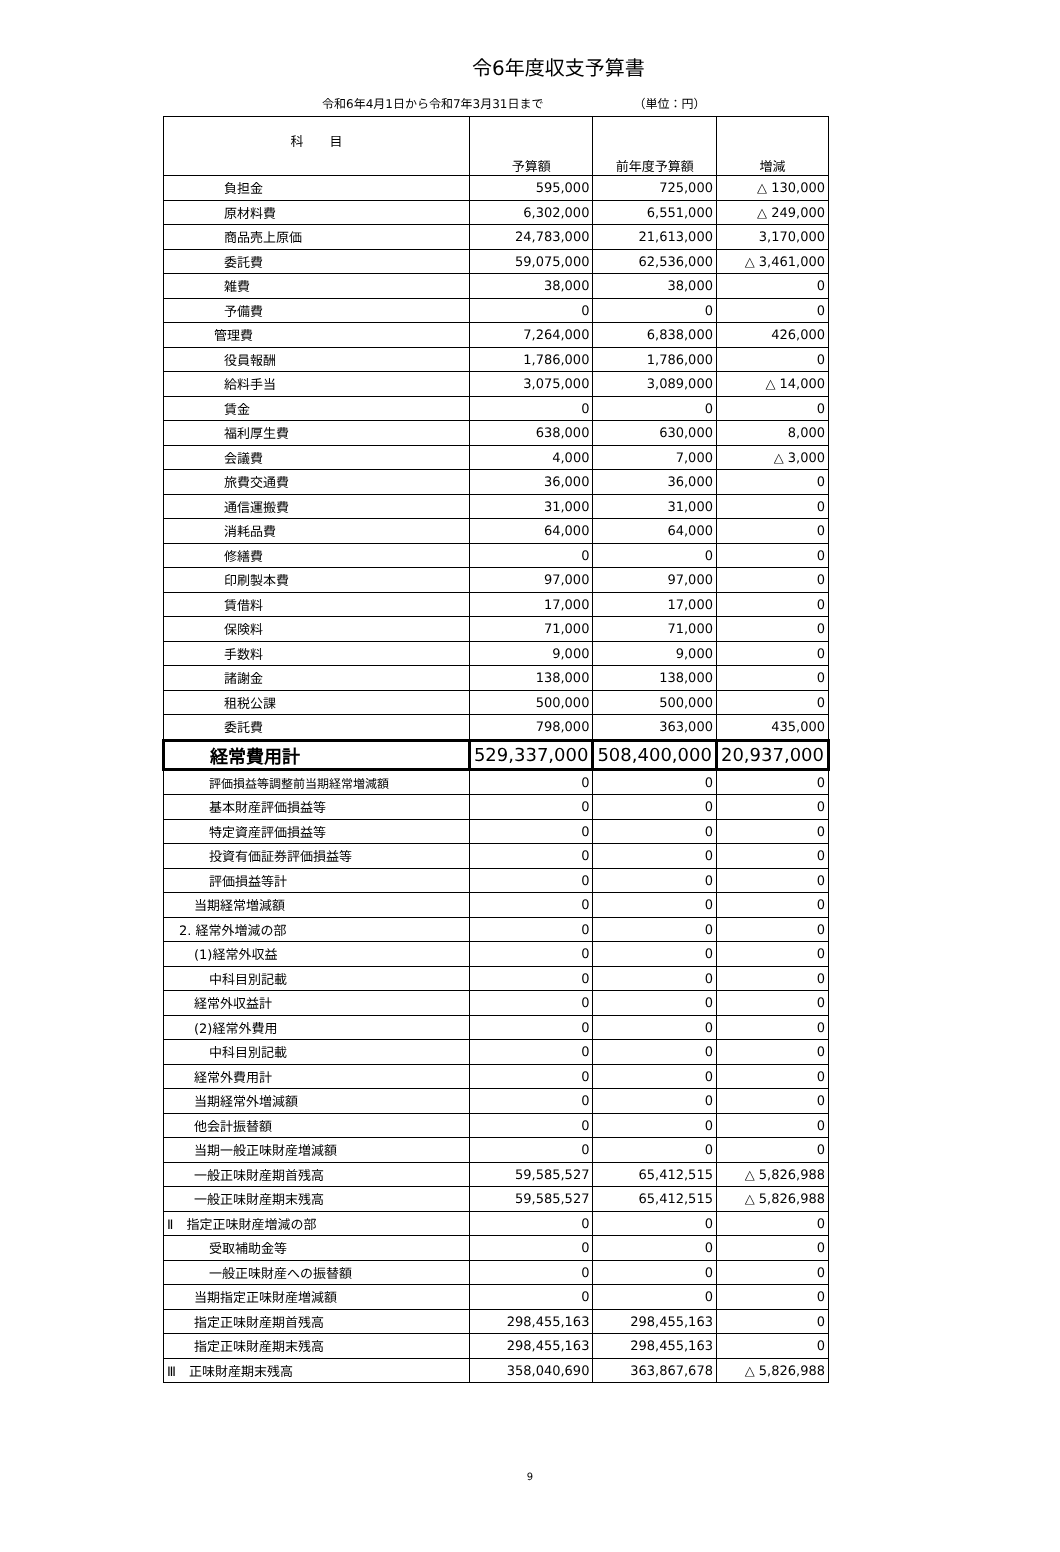令6年度収支予算書
令和6年4月1日から令和7年3月31日まで （単位：円）
| 科 目 | 予算額 | 前年度予算額 | 増減 |
| --- | --- | --- | --- |
| 負担金 | 595,000 | 725,000 | △ 130,000 |
| 原材料費 | 6,302,000 | 6,551,000 | △ 249,000 |
| 商品売上原価 | 24,783,000 | 21,613,000 | 3,170,000 |
| 委託費 | 59,075,000 | 62,536,000 | △ 3,461,000 |
| 雑費 | 38,000 | 38,000 | 0 |
| 予備費 | 0 | 0 | 0 |
| 管理費 | 7,264,000 | 6,838,000 | 426,000 |
| 役員報酬 | 1,786,000 | 1,786,000 | 0 |
| 給料手当 | 3,075,000 | 3,089,000 | △ 14,000 |
| 賃金 | 0 | 0 | 0 |
| 福利厚生費 | 638,000 | 630,000 | 8,000 |
| 会議費 | 4,000 | 7,000 | △ 3,000 |
| 旅費交通費 | 36,000 | 36,000 | 0 |
| 通信運搬費 | 31,000 | 31,000 | 0 |
| 消耗品費 | 64,000 | 64,000 | 0 |
| 修繕費 | 0 | 0 | 0 |
| 印刷製本費 | 97,000 | 97,000 | 0 |
| 賃借料 | 17,000 | 17,000 | 0 |
| 保険料 | 71,000 | 71,000 | 0 |
| 手数料 | 9,000 | 9,000 | 0 |
| 諸謝金 | 138,000 | 138,000 | 0 |
| 租税公課 | 500,000 | 500,000 | 0 |
| 委託費 | 798,000 | 363,000 | 435,000 |
| 経常費用計 | 529,337,000 | 508,400,000 | 20,937,000 |
| 評価損益等調整前当期経常増減額 | 0 | 0 | 0 |
| 基本財産評価損益等 | 0 | 0 | 0 |
| 特定資産評価損益等 | 0 | 0 | 0 |
| 投資有価証券評価損益等 | 0 | 0 | 0 |
| 評価損益等計 | 0 | 0 | 0 |
| 当期経常増減額 | 0 | 0 | 0 |
| 2. 経常外増減の部 | 0 | 0 | 0 |
| (1)経常外収益 | 0 | 0 | 0 |
| 中科目別記載 | 0 | 0 | 0 |
| 経常外収益計 | 0 | 0 | 0 |
| (2)経常外費用 | 0 | 0 | 0 |
| 中科目別記載 | 0 | 0 | 0 |
| 経常外費用計 | 0 | 0 | 0 |
| 当期経常外増減額 | 0 | 0 | 0 |
| 他会計振替額 | 0 | 0 | 0 |
| 当期一般正味財産増減額 | 0 | 0 | 0 |
| 一般正味財産期首残高 | 59,585,527 | 65,412,515 | △ 5,826,988 |
| 一般正味財産期末残高 | 59,585,527 | 65,412,515 | △ 5,826,988 |
| Ⅱ 指定正味財産増減の部 | 0 | 0 | 0 |
| 受取補助金等 | 0 | 0 | 0 |
| 一般正味財産への振替額 | 0 | 0 | 0 |
| 当期指定正味財産増減額 | 0 | 0 | 0 |
| 指定正味財産期首残高 | 298,455,163 | 298,455,163 | 0 |
| 指定正味財産期末残高 | 298,455,163 | 298,455,163 | 0 |
| Ⅲ 正味財産期末残高 | 358,040,690 | 363,867,678 | △ 5,826,988 |
9